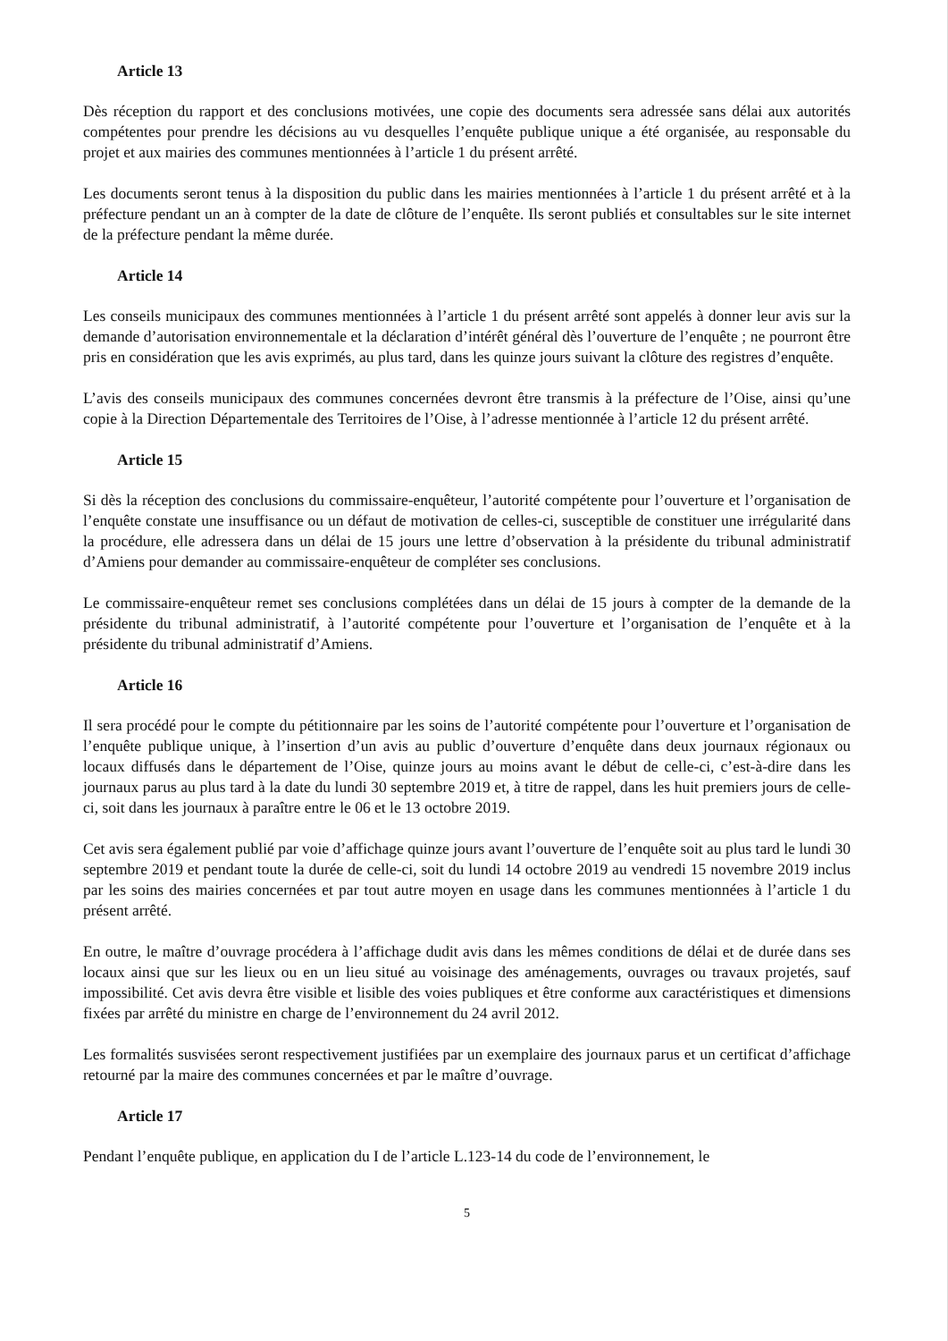Article 13
Dès réception du rapport et des conclusions motivées, une copie des documents sera adressée sans délai aux autorités compétentes pour prendre les décisions au vu desquelles l’enquête publique unique a été organisée, au responsable du projet et aux mairies des communes mentionnées à l’article 1 du présent arrêté.
Les documents seront tenus à la disposition du public dans les mairies mentionnées à l’article 1 du présent arrêté et à la préfecture pendant un an à compter de la date de clôture de l’enquête. Ils seront publiés et consultables sur le site internet de la préfecture pendant la même durée.
Article 14
Les conseils municipaux des communes mentionnées à l’article 1 du présent arrêté sont appelés à donner leur avis sur la demande d’autorisation environnementale et la déclaration d’intérêt général dès l’ouverture de l’enquête ; ne pourront être pris en considération que les avis exprimés, au plus tard, dans les quinze jours suivant la clôture des registres d’enquête.
L’avis des conseils municipaux des communes concernées devront être transmis à la préfecture de l’Oise, ainsi qu’une copie à la Direction Départementale des Territoires de l’Oise, à l’adresse mentionnée à l’article 12 du présent arrêté.
Article 15
Si dès la réception des conclusions du commissaire-enquêteur, l’autorité compétente pour l’ouverture et l’organisation de l’enquête constate une insuffisance ou un défaut de motivation de celles-ci, susceptible de constituer une irrégularité dans la procédure, elle adressera dans un délai de 15 jours une lettre d’observation à la présidente du tribunal administratif d’Amiens pour demander au commissaire-enquêteur de compléter ses conclusions.
Le commissaire-enquêteur remet ses conclusions complétées dans un délai de 15 jours à compter de la demande de la présidente du tribunal administratif, à l’autorité compétente pour l’ouverture et l’organisation de l’enquête et à la présidente du tribunal administratif d’Amiens.
Article 16
Il sera procédé pour le compte du pétitionnaire par les soins de l’autorité compétente pour l’ouverture et l’organisation de l’enquête publique unique, à l’insertion d’un avis au public d’ouverture d’enquête dans deux journaux régionaux ou locaux diffusés dans le département de l’Oise, quinze jours au moins avant le début de celle-ci, c’est-à-dire dans les journaux parus au plus tard à la date du lundi 30 septembre 2019 et, à titre de rappel, dans les huit premiers jours de celle-ci, soit dans les journaux à paraître entre le 06 et le 13 octobre 2019.
Cet avis sera également publié par voie d’affichage quinze jours avant l’ouverture de l’enquête soit au plus tard le lundi 30 septembre 2019 et pendant toute la durée de celle-ci, soit du lundi 14 octobre 2019 au vendredi 15 novembre 2019 inclus par les soins des mairies concernées et par tout autre moyen en usage dans les communes mentionnées à l’article 1 du présent arrêté.
En outre, le maître d’ouvrage procédera à l’affichage dudit avis dans les mêmes conditions de délai et de durée dans ses locaux ainsi que sur les lieux ou en un lieu situé au voisinage des aménagements, ouvrages ou travaux projetés, sauf impossibilité. Cet avis devra être visible et lisible des voies publiques et être conforme aux caractéristiques et dimensions fixées par arrêté du ministre en charge de l’environnement du 24 avril 2012.
Les formalités susvisées seront respectivement justifiées par un exemplaire des journaux parus et un certificat d’affichage retourné par la maire des communes concernées et par le maître d’ouvrage.
Article 17
Pendant l’enquête publique, en application du I de l’article L.123-14 du code de l’environnement, le
5